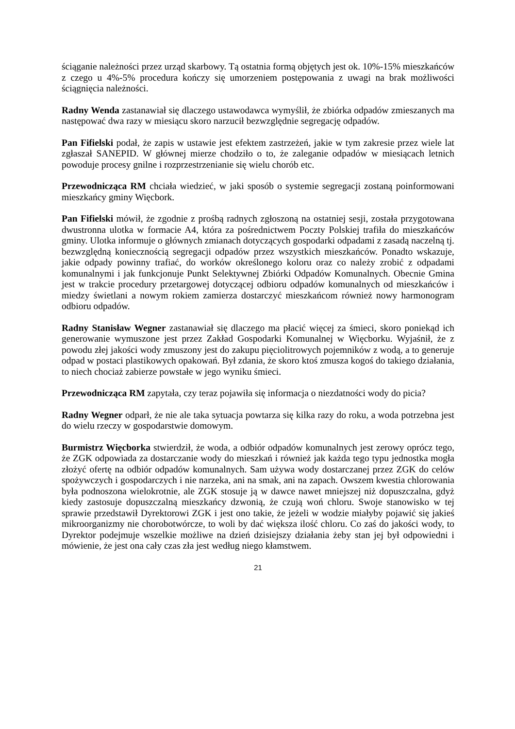ściąganie należności przez urząd skarbowy. Tą ostatnia formą objętych jest ok. 10%-15% mieszkańców z czego u 4%-5% procedura kończy się umorzeniem postępowania z uwagi na brak możliwości ściągnięcia należności.
Radny Wenda zastanawiał się dlaczego ustawodawca wymyślił, że zbiórka odpadów zmieszanych ma następować dwa razy w miesiącu skoro narzucił bezwzględnie segregację odpadów.
Pan Fifielski podał, że zapis w ustawie jest efektem zastrzeżeń, jakie w tym zakresie przez wiele lat zgłaszał SANEPID. W głównej mierze chodziło o to, że zaleganie odpadów w miesiącach letnich powoduje procesy gnilne i rozprzestrzenianie się wielu chorób etc.
Przewodnicząca RM chciała wiedzieć, w jaki sposób o systemie segregacji zostaną poinformowani mieszkańcy gminy Więcbork.
Pan Fifielski mówił, że zgodnie z prośbą radnych zgłoszoną na ostatniej sesji, została przygotowana dwustronna ulotka w formacie A4, która za pośrednictwem Poczty Polskiej trafiła do mieszkańców gminy. Ulotka informuje o głównych zmianach dotyczących gospodarki odpadami z zasadą naczelną tj. bezwzględną koniecznością segregacji odpadów przez wszystkich mieszkańców. Ponadto wskazuje, jakie odpady powinny trafiać, do worków określonego koloru oraz co należy zrobić z odpadami komunalnymi i jak funkcjonuje Punkt Selektywnej Zbiórki Odpadów Komunalnych. Obecnie Gmina jest w trakcie procedury przetargowej dotyczącej odbioru odpadów komunalnych od mieszkańców i miedzy świetlani a nowym rokiem zamierza dostarczyć mieszkańcom również nowy harmonogram odbioru odpadów.
Radny Stanisław Wegner zastanawiał się dlaczego ma płacić więcej za śmieci, skoro poniekąd ich generowanie wymuszone jest przez Zakład Gospodarki Komunalnej w Więcborku. Wyjaśnił, że z powodu złej jakości wody zmuszony jest do zakupu pięciolitrowych pojemników z wodą, a to generuje odpad w postaci plastikowych opakowań. Był zdania, że skoro ktoś zmusza kogoś do takiego działania, to niech chociaż zabierze powstałe w jego wyniku śmieci.
Przewodnicząca RM zapytała, czy teraz pojawiła się informacja o niezdatności wody do picia?
Radny Wegner odparł, że nie ale taka sytuacja powtarza się kilka razy do roku, a woda potrzebna jest do wielu rzeczy w gospodarstwie domowym.
Burmistrz Więcborka stwierdził, że woda, a odbiór odpadów komunalnych jest zerowy oprócz tego, że ZGK odpowiada za dostarczanie wody do mieszkań i również jak każda tego typu jednostka mogła złożyć ofertę na odbiór odpadów komunalnych. Sam używa wody dostarczanej przez ZGK do celów spożywczych i gospodarczych i nie narzeka, ani na smak, ani na zapach. Owszem kwestia chlorowania była podnoszona wielokrotnie, ale ZGK stosuje ją w dawce nawet mniejszej niż dopuszczalna, gdyż kiedy zastosuje dopuszczalną mieszkańcy dzwonią, że czują woń chloru. Swoje stanowisko w tej sprawie przedstawił Dyrektorowi ZGK i jest ono takie, że jeżeli w wodzie miałyby pojawić się jakieś mikroorganizmy nie chorobotwórcze, to woli by dać większa ilość chloru. Co zaś do jakości wody, to Dyrektor podejmuje wszelkie możliwe na dzień dzisiejszy działania żeby stan jej był odpowiedni i mówienie, że jest ona cały czas zła jest według niego kłamstwem.
21